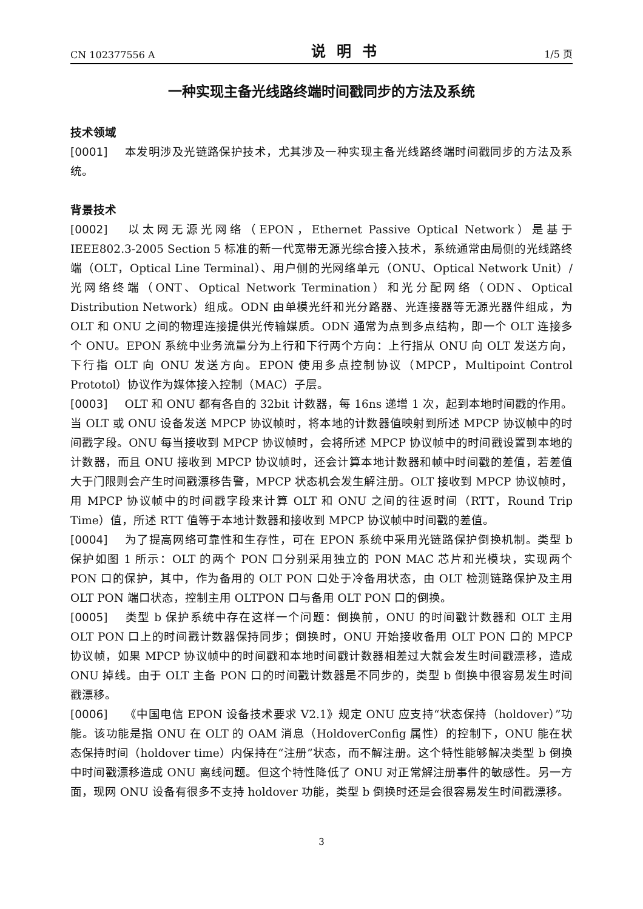CN 102377556 A 说明书 1/5 页
一种实现主备光线路终端时间戳同步的方法及系统
技术领域
[0001] 本发明涉及光链路保护技术，尤其涉及一种实现主备光线路终端时间戳同步的方法及系统。
背景技术
[0002] 以太网无源光网络（EPON，Ethernet Passive Optical Network）是基于IEEE802.3-2005 Section 5 标准的新一代宽带无源光综合接入技术，系统通常由局侧的光线路终端（OLT，Optical Line Terminal）、用户侧的光网络单元（ONU、Optical Network Unit）/ 光网络终端（ONT、Optical Network Termination）和光分配网络（ODN、Optical Distribution Network）组成。ODN 由单模光纤和光分路器、光连接器等无源光器件组成，为 OLT 和 ONU 之间的物理连接提供光传输媒质。ODN 通常为点到多点结构，即一个 OLT 连接多个 ONU。EPON 系统中业务流量分为上行和下行两个方向：上行指从 ONU 向 OLT 发送方向，下行指 OLT 向 ONU 发送方向。EPON 使用多点控制协议（MPCP，Multipoint Control Prototol）协议作为媒体接入控制（MAC）子层。
[0003] OLT 和 ONU 都有各自的 32bit 计数器，每 16ns 递增 1 次，起到本地时间戳的作用。当 OLT 或 ONU 设备发送 MPCP 协议帧时，将本地的计数器值映射到所述 MPCP 协议帧中的时间戳字段。ONU 每当接收到 MPCP 协议帧时，会将所述 MPCP 协议帧中的时间戳设置到本地的计数器，而且 ONU 接收到 MPCP 协议帧时，还会计算本地计数器和帧中时间戳的差值，若差值大于门限则会产生时间戳漂移告警，MPCP 状态机会发生解注册。OLT 接收到 MPCP 协议帧时，用 MPCP 协议帧中的时间戳字段来计算 OLT 和 ONU 之间的往返时间（RTT，Round Trip Time）值，所述 RTT 值等于本地计数器和接收到 MPCP 协议帧中时间戳的差值。
[0004] 为了提高网络可靠性和生存性，可在 EPON 系统中采用光链路保护倒换机制。类型 b 保护如图 1 所示：OLT 的两个 PON 口分别采用独立的 PON MAC 芯片和光模块，实现两个 PON 口的保护，其中，作为备用的 OLT PON 口处于冷备用状态，由 OLT 检测链路保护及主用 OLT PON 端口状态，控制主用 OLTPON 口与备用 OLT PON 口的倒换。
[0005] 类型 b 保护系统中存在这样一个问题：倒换前，ONU 的时间戳计数器和 OLT 主用 OLT PON 口上的时间戳计数器保持同步；倒换时，ONU 开始接收备用 OLT PON 口的 MPCP 协议帧，如果 MPCP 协议帧中的时间戳和本地时间戳计数器相差过大就会发生时间戳漂移，造成 ONU 掉线。由于 OLT 主备 PON 口的时间戳计数器是不同步的，类型 b 倒换中很容易发生时间戳漂移。
[0006] 《中国电信 EPON 设备技术要求 V2.1》规定 ONU 应支持“状态保持（holdover）”功能。该功能是指 ONU 在 OLT 的 OAM 消息（HoldoverConfig 属性）的控制下，ONU 能在状态保持时间（holdover time）内保持在“注册”状态，而不解注册。这个特性能够解决类型 b 倒换中时间戳漂移造成 ONU 离线问题。但这个特性降低了 ONU 对正常解注册事件的敏感性。另一方面，现网 ONU 设备有很多不支持 holdover 功能，类型 b 倒换时还是会很容易发生时间戳漂移。
3